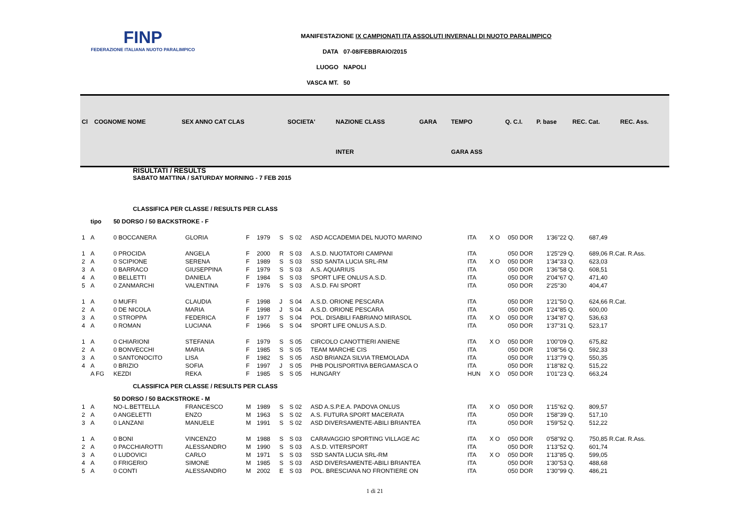FINP
FEDERAZIONE ITALIANA NUOTO PARALIMPICO
MANIFESTAZIONE IX CAMPIONATI ITA ASSOLUTI INVERNALI DI NUOTO PARALIMPICO
DATA 07-08/FEBBRAIO/2015
LUOGO NAPOLI
VASCA MT. 50
| Cl | COGNOME NOME | SEX ANNO CAT CLAS | SOCIETA' | NAZIONE CLASS | GARA | TEMPO | Q. C.I. | P. base | REC. Cat. | REC. Ass. |
| | | | | INTER | | GARA ASS | | | | |
RISULTATI / RESULTS
SABATO MATTINA / SATURDAY MORNING - 7 FEB 2015
CLASSIFICA PER CLASSE / RESULTS PER CLASS
| | tipo | 50 DORSO / 50 BACKSTROKE - F | | | | | | | | | | | |
| 1 | A | 0 BOCCANERA | GLORIA | F | 1979 | S | S 02 | ASD ACCADEMIA DEL NUOTO MARINO | ITA | X O | 050 DOR | 1'36"22 Q. | 687,49 |
| 1 | A | 0 PROCIDA | ANGELA | F | 2000 | R | S 03 | A.S.D. NUOTATORI CAMPANI | ITA | | 050 DOR | 1'25"29 Q. | 689,06 R.Cat. R.Ass. |
| 2 | A | 0 SCIPIONE | SERENA | F | 1989 | S | S 03 | SSD SANTA LUCIA SRL-RM | ITA | X O | 050 DOR | 1'34"33 Q. | 623,03 |
| 3 | A | 0 BARRACO | GIUSEPPINA | F | 1979 | S | S 03 | A.S. AQUARIUS | ITA | | 050 DOR | 1'36"58 Q. | 608,51 |
| 4 | A | 0 BELLETTI | DANIELA | F | 1984 | S | S 03 | SPORT LIFE ONLUS A.S.D. | ITA | | 050 DOR | 2'04"67 Q. | 471,40 |
| 5 | A | 0 ZANMARCHI | VALENTINA | F | 1976 | S | S 03 | A.S.D. FAI SPORT | ITA | | 050 DOR | 2'25"30 | 404,47 |
| 1 | A | 0 MUFFI | CLAUDIA | F | 1998 | J | S 04 | A.S.D. ORIONE PESCARA | ITA | | 050 DOR | 1'21"50 Q. | 624,66 R.Cat. |
| 2 | A | 0 DE NICOLA | MARIA | F | 1998 | J | S 04 | A.S.D. ORIONE PESCARA | ITA | | 050 DOR | 1'24"85 Q. | 600,00 |
| 3 | A | 0 STROPPA | FEDERICA | F | 1977 | S | S 04 | POL. DISABILI FABRIANO MIRASOL | ITA | X O | 050 DOR | 1'34"87 Q. | 536,63 |
| 4 | A | 0 ROMAN | LUCIANA | F | 1966 | S | S 04 | SPORT LIFE ONLUS A.S.D. | ITA | | 050 DOR | 1'37"31 Q. | 523,17 |
| 1 | A | 0 CHIARIONI | STEFANIA | F | 1979 | S | S 05 | CIRCOLO CANOTTIERI ANIENE | ITA | X O | 050 DOR | 1'00"09 Q. | 675,82 |
| 2 | A | 0 BONVECCHI | MARIA | F | 1985 | S | S 05 | TEAM MARCHE CIS | ITA | | 050 DOR | 1'08"56 Q. | 592,33 |
| 3 | A | 0 SANTONOCITO | LISA | F | 1982 | S | S 05 | ASD BRIANZA SILVIA TREMOLADA | ITA | | 050 DOR | 1'13"79 Q. | 550,35 |
| 4 | A | 0 BRIZIO | SOFIA | F | 1997 | J | S 05 | PHB POLISPORTIVA BERGAMASCA O | ITA | | 050 DOR | 1'18"82 Q. | 515,22 |
| | A FG | KEZDI | REKA | F | 1985 | S | S 05 | HUNGARY | HUN | X O | 050 DOR | 1'01"23 Q. | 663,24 |
| CLASSIFICA PER CLASSE / RESULTS PER CLASS | | | | | | | | | | | | | |
| | | 50 DORSO / 50 BACKSTROKE - M | | | | | | | | | | | |
| 1 | A | NO-L.BETTELLA | FRANCESCO | M | 1989 | S | S 02 | ASD A.S.P.E.A. PADOVA ONLUS | ITA | X O | 050 DOR | 1'15"62 Q. | 809,57 |
| 2 | A | 0 ANGELETTI | ENZO | M | 1963 | S | S 02 | A.S. FUTURA SPORT MACERATA | ITA | | 050 DOR | 1'58"39 Q. | 517,10 |
| 3 | A | 0 LANZANI | MANUELE | M | 1991 | S | S 02 | ASD DIVERSAMENTE-ABILI BRIANTEA | ITA | | 050 DOR | 1'59"52 Q. | 512,22 |
| 1 | A | 0 BONI | VINCENZO | M | 1988 | S | S 03 | CARAVAGGIO SPORTING VILLAGE AC | ITA | X O | 050 DOR | 0'58"92 Q. | 750,85 R.Cat. R.Ass. |
| 2 | A | 0 PACCHIAROTTI | ALESSANDRO | M | 1990 | S | S 03 | A.S.D. VITERSPORT | ITA | | 050 DOR | 1'13"52 Q. | 601,74 |
| 3 | A | 0 LUDOVICI | CARLO | M | 1971 | S | S 03 | SSD SANTA LUCIA SRL-RM | ITA | X O | 050 DOR | 1'13"85 Q. | 599,05 |
| 4 | A | 0 FRIGERIO | SIMONE | M | 1985 | S | S 03 | ASD DIVERSAMENTE-ABILI BRIANTEA | ITA | | 050 DOR | 1'30"53 Q. | 488,68 |
| 5 | A | 0 CONTI | ALESSANDRO | M | 2002 | E | S 03 | POL. BRESCIANA NO FRONTIERE ON | ITA | | 050 DOR | 1'30"99 Q. | 486,21 |
1 di 21